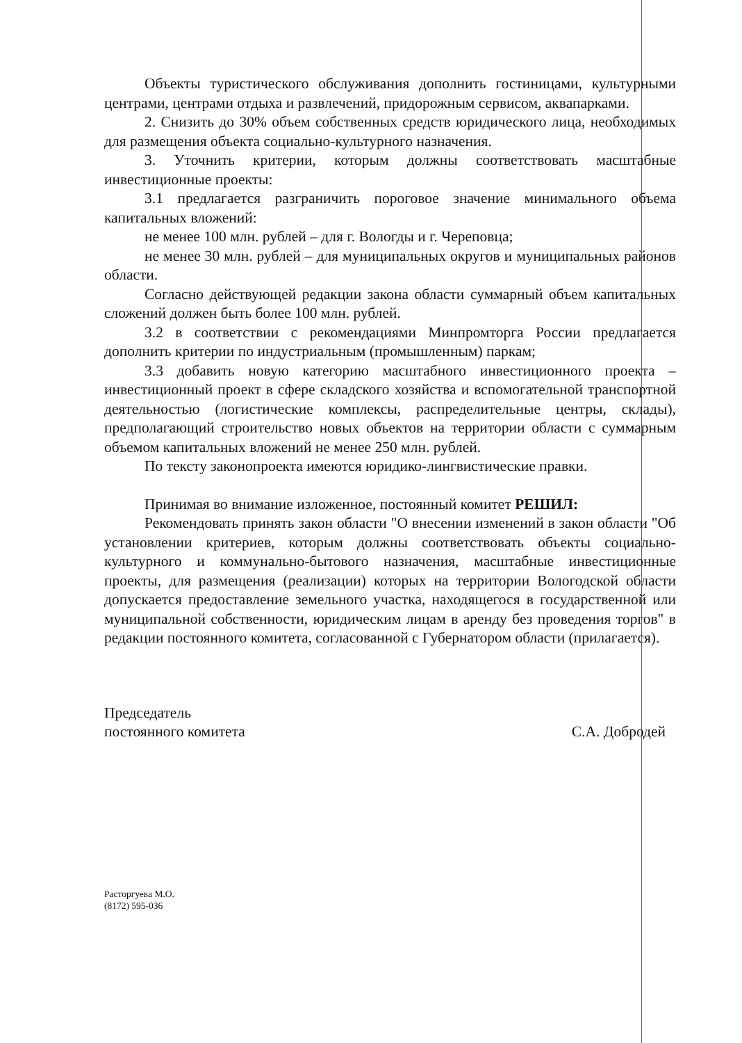Объекты туристического обслуживания дополнить гостиницами, культурными центрами, центрами отдыха и развлечений, придорожным сервисом, аквапарками.
2. Снизить до 30% объем собственных средств юридического лица, необходимых для размещения объекта социально-культурного назначения.
3. Уточнить критерии, которым должны соответствовать масштабные инвестиционные проекты:
3.1 предлагается разграничить пороговое значение минимального объема капитальных вложений:
не менее 100 млн. рублей – для г. Вологды и г. Череповца;
не менее 30 млн. рублей – для муниципальных округов и муниципальных районов области.
Согласно действующей редакции закона области суммарный объем капитальных сложений должен быть более 100 млн. рублей.
3.2 в соответствии с рекомендациями Минпромторга России предлагается дополнить критерии по индустриальным (промышленным) паркам;
3.3 добавить новую категорию масштабного инвестиционного проекта – инвестиционный проект в сфере складского хозяйства и вспомогательной транспортной деятельностью (логистические комплексы, распределительные центры, склады), предполагающий строительство новых объектов на территории области с суммарным объемом капитальных вложений не менее 250 млн. рублей.
По тексту законопроекта имеются юридико-лингвистические правки.
Принимая во внимание изложенное, постоянный комитет РЕШИЛ:
Рекомендовать принять закон области "О внесении изменений в закон области "Об установлении критериев, которым должны соответствовать объекты социально-культурного и коммунально-бытового назначения, масштабные инвестиционные проекты, для размещения (реализации) которых на территории Вологодской области допускается предоставление земельного участка, находящегося в государственной или муниципальной собственности, юридическим лицам в аренду без проведения торгов" в редакции постоянного комитета, согласованной с Губернатором области (прилагается).
Председатель
постоянного комитета
С.А. Добродей
Расторгуева М.О.
(8172) 595-036